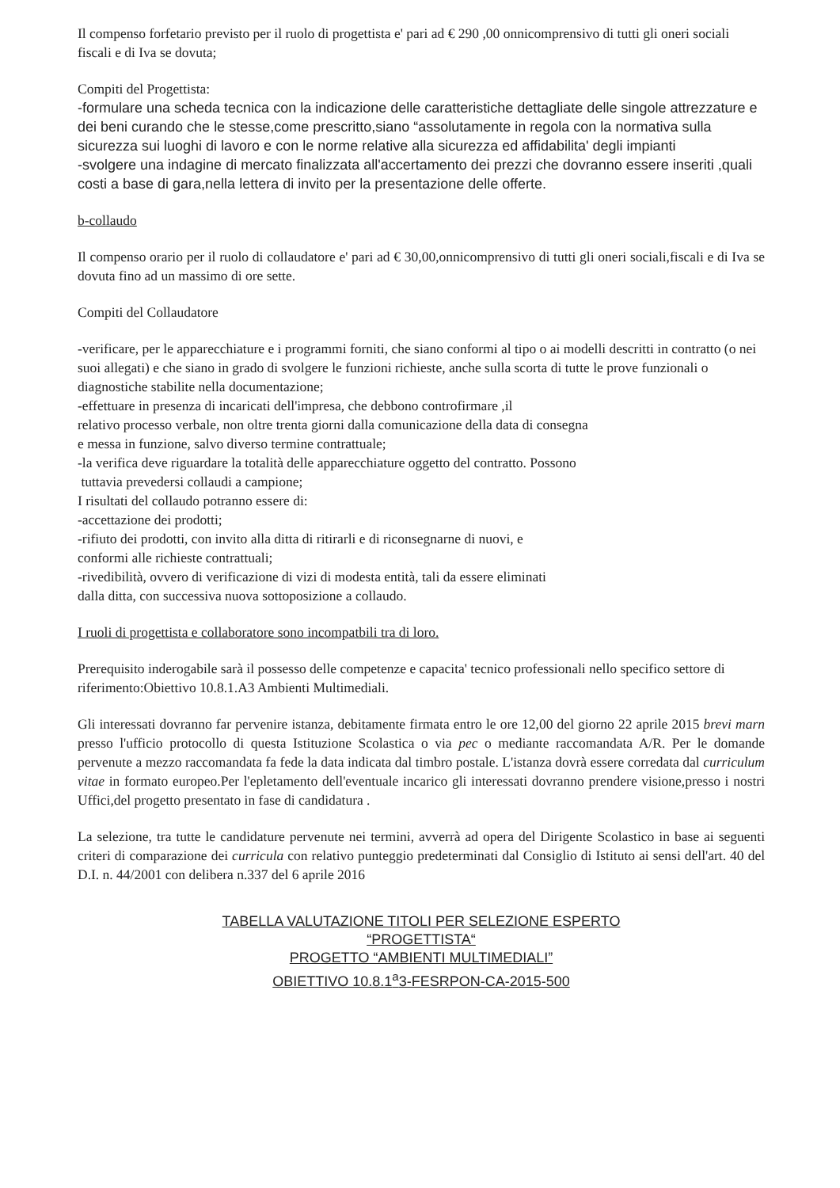Il compenso forfetario previsto per il ruolo di progettista e' pari ad € 290 ,00 onnicomprensivo di tutti gli oneri sociali fiscali e di Iva se dovuta;
Compiti del Progettista:
-formulare una scheda tecnica con la indicazione delle caratteristiche dettagliate delle singole attrezzature e dei beni curando che le stesse,come prescritto,siano “assolutamente in regola con la normativa sulla sicurezza sui luoghi di lavoro e con le norme relative alla sicurezza ed affidabilita' degli impianti
-svolgere una indagine di mercato finalizzata all'accertamento dei prezzi che dovranno essere inseriti ,quali costi a base di gara,nella lettera di invito per la presentazione delle offerte.
b-collaudo
Il compenso orario per il ruolo di collaudatore e' pari ad € 30,00,onnicomprensivo di tutti gli oneri sociali,fiscali e di Iva se dovuta fino ad un massimo di ore sette.
Compiti del Collaudatore
-verificare, per le apparecchiature e i programmi forniti, che siano conformi al tipo o ai modelli descritti in contratto (o nei suoi allegati) e che siano in grado di svolgere le funzioni richieste, anche sulla scorta di tutte le prove funzionali o diagnostiche stabilite nella documentazione;
-effettuare in presenza di incaricati dell'impresa, che debbono controfirmare ,il
relativo processo verbale, non oltre trenta giorni dalla comunicazione della data di consegna
e messa in funzione, salvo diverso termine contrattuale;
-la verifica deve riguardare la totalità delle apparecchiature oggetto del contratto. Possono
tuttavia prevedersi collaudi a campione;
I risultati del collaudo potranno essere di:
-accettazione dei prodotti;
-rifiuto dei prodotti, con invito alla ditta di ritirarli e di riconsegnarne di nuovi, e
conformi alle richieste contrattuali;
-rivedibilità, ovvero di verificazione di vizi di modesta entità, tali da essere eliminati
dalla ditta, con successiva nuova sottoposizione a collaudo.
I ruoli di progettista e collaboratore sono incompatbili tra di loro.
Prerequisito inderogabile sarà il possesso delle competenze e capacita' tecnico professionali nello specifico settore di riferimento:Obiettivo 10.8.1.A3 Ambienti Multimediali.
Gli interessati dovranno far pervenire istanza, debitamente firmata entro le ore 12,00 del giorno 22 aprile 2015 brevi marn presso l'ufficio protocollo di questa Istituzione Scolastica o via pec o mediante raccomandata A/R. Per le domande pervenute a mezzo raccomandata fa fede la data indicata dal timbro postale. L'istanza dovrà essere corredata dal curriculum vitae in formato europeo.Per l'epletamento dell'eventuale incarico gli interessati dovranno prendere visione,presso i nostri Uffici,del progetto presentato in fase di candidatura .
La selezione, tra tutte le candidature pervenute nei termini, avverrà ad opera del Dirigente Scolastico in base ai seguenti criteri di comparazione dei curricula con relativo punteggio predeterminati dal Consiglio di Istituto ai sensi dell'art. 40 del D.I. n. 44/2001 con delibera n.337 del 6 aprile 2016
TABELLA VALUTAZIONE TITOLI PER SELEZIONE ESPERTO
“PROGETTISTA“
PROGETTO “AMBIENTI MULTIMEDIALI”
OBIETTIVO 10.8.1<sup>a</sup>3-FESRPON-CA-2015-500